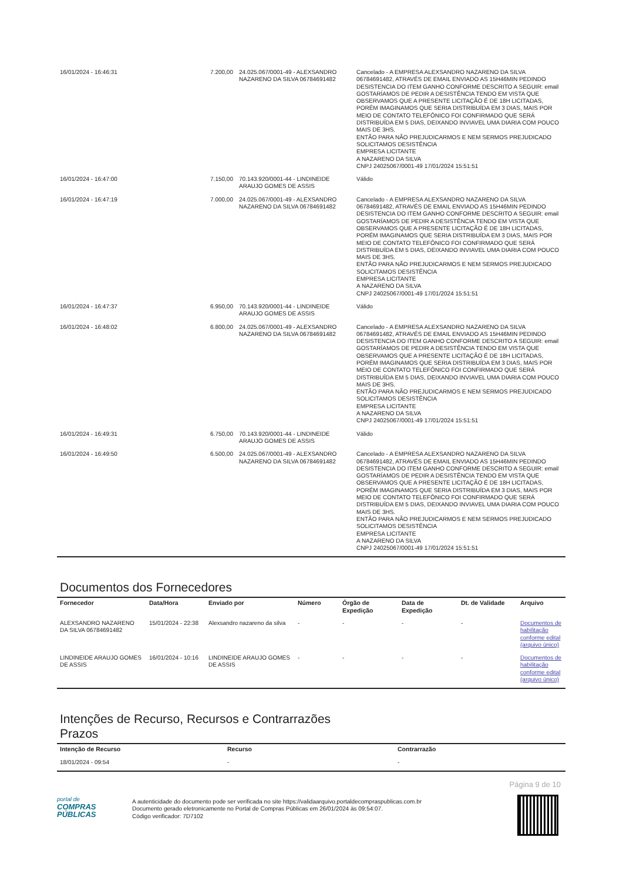| 16/01/2024 - 16:46:31 | 7.200,00 | 24.025.067/0001-49 - ALEXSANDRO NAZARENO DA SILVA 06784691482 | Cancelado - A EMPRESA ALEXSANDRO NAZARENO DA SILVA 06784691482, ATRAVÉS DE EMAIL ENVIADO AS 15H46MIN PEDINDO DESISTENCIA DO ITEM GANHO CONFORME DESCRITO A SEGUIR: email GOSTARÍAMOS DE PEDIR A DESISTÊNCIA TENDO EM VISTA QUE OBSERVAMOS QUE A PRESENTE LICITAÇÃO É DE 18H LICITADAS, PORÉM IMAGINAMOS QUE SERIA DISTRIBUÍDA EM 3 DIAS, MAIS POR MEIO DE CONTATO TELEFÔNICO FOI CONFIRMADO QUE SERÁ DISTRIBUÍDA EM 5 DIAS, DEIXANDO INVIAVEL UMA DIARIA COM POUCO MAIS DE 3HS. ENTÃO PARA NÃO PREJUDICARMOS E NEM SERMOS PREJUDICADO SOLICITAMOS DESISTÊNCIA EMPRESA LICITANTE A NAZARENO DA SILVA CNPJ 24025067/0001-49 17/01/2024 15:51:51 |
| 16/01/2024 - 16:47:00 | 7.150,00 | 70.143.920/0001-44 - LINDINEIDE ARAUJO GOMES DE ASSIS | Válido |
| 16/01/2024 - 16:47:19 | 7.000,00 | 24.025.067/0001-49 - ALEXSANDRO NAZARENO DA SILVA 06784691482 | Cancelado - A EMPRESA ALEXSANDRO NAZARENO DA SILVA 06784691482, ATRAVÉS DE EMAIL ENVIADO AS 15H46MIN PEDINDO DESISTENCIA DO ITEM GANHO CONFORME DESCRITO A SEGUIR: email GOSTARÍAMOS DE PEDIR A DESISTÊNCIA TENDO EM VISTA QUE OBSERVAMOS QUE A PRESENTE LICITAÇÃO É DE 18H LICITADAS, PORÉM IMAGINAMOS QUE SERIA DISTRIBUÍDA EM 3 DIAS, MAIS POR MEIO DE CONTATO TELEFÔNICO FOI CONFIRMADO QUE SERÁ DISTRIBUÍDA EM 5 DIAS, DEIXANDO INVIAVEL UMA DIARIA COM POUCO MAIS DE 3HS. ENTÃO PARA NÃO PREJUDICARMOS E NEM SERMOS PREJUDICADO SOLICITAMOS DESISTÊNCIA EMPRESA LICITANTE A NAZARENO DA SILVA CNPJ 24025067/0001-49 17/01/2024 15:51:51 |
| 16/01/2024 - 16:47:37 | 6.950,00 | 70.143.920/0001-44 - LINDINEIDE ARAUJO GOMES DE ASSIS | Válido |
| 16/01/2024 - 16:48:02 | 6.800,00 | 24.025.067/0001-49 - ALEXSANDRO NAZARENO DA SILVA 06784691482 | Cancelado - A EMPRESA ALEXSANDRO NAZARENO DA SILVA 06784691482, ATRAVÉS DE EMAIL ENVIADO AS 15H46MIN PEDINDO DESISTENCIA DO ITEM GANHO CONFORME DESCRITO A SEGUIR: email GOSTARÍAMOS DE PEDIR A DESISTÊNCIA TENDO EM VISTA QUE OBSERVAMOS QUE A PRESENTE LICITAÇÃO É DE 18H LICITADAS, PORÉM IMAGINAMOS QUE SERIA DISTRIBUÍDA EM 3 DIAS, MAIS POR MEIO DE CONTATO TELEFÔNICO FOI CONFIRMADO QUE SERÁ DISTRIBUÍDA EM 5 DIAS, DEIXANDO INVIAVEL UMA DIARIA COM POUCO MAIS DE 3HS. ENTÃO PARA NÃO PREJUDICARMOS E NEM SERMOS PREJUDICADO SOLICITAMOS DESISTÊNCIA EMPRESA LICITANTE A NAZARENO DA SILVA CNPJ 24025067/0001-49 17/01/2024 15:51:51 |
| 16/01/2024 - 16:49:31 | 6.750,00 | 70.143.920/0001-44 - LINDINEIDE ARAUJO GOMES DE ASSIS | Válido |
| 16/01/2024 - 16:49:50 | 6.500,00 | 24.025.067/0001-49 - ALEXSANDRO NAZARENO DA SILVA 06784691482 | Cancelado - A EMPRESA ALEXSANDRO NAZARENO DA SILVA 06784691482, ATRAVÉS DE EMAIL ENVIADO AS 15H46MIN PEDINDO DESISTENCIA DO ITEM GANHO CONFORME DESCRITO A SEGUIR: email GOSTARÍAMOS DE PEDIR A DESISTÊNCIA TENDO EM VISTA QUE OBSERVAMOS QUE A PRESENTE LICITAÇÃO É DE 18H LICITADAS, PORÉM IMAGINAMOS QUE SERIA DISTRIBUÍDA EM 3 DIAS, MAIS POR MEIO DE CONTATO TELEFÔNICO FOI CONFIRMADO QUE SERÁ DISTRIBUÍDA EM 5 DIAS, DEIXANDO INVIAVEL UMA DIARIA COM POUCO MAIS DE 3HS. ENTÃO PARA NÃO PREJUDICARMOS E NEM SERMOS PREJUDICADO SOLICITAMOS DESISTÊNCIA EMPRESA LICITANTE A NAZARENO DA SILVA CNPJ 24025067/0001-49 17/01/2024 15:51:51 |
Documentos dos Fornecedores
| Fornecedor | Data/Hora | Enviado por | Número | Órgão de Expedição | Data de Expedição | Dt. de Validade | Arquivo |
| --- | --- | --- | --- | --- | --- | --- | --- |
| ALEXSANDRO NAZARENO DA SILVA 06784691482 | 15/01/2024 - 22:38 | Alexsandro nazareno da silva | - | - | - | - | Documentos de habilitação conforme edital (arquivo único) |
| LINDINEIDE ARAUJO GOMES DE ASSIS | 16/01/2024 - 10:16 | LINDINEIDE ARAUJO GOMES DE ASSIS | - | - | - | - | Documentos de habilitação conforme edital (arquivo único) |
Intenções de Recurso, Recursos e Contrarrazões
Prazos
| Intenção de Recurso | Recurso | Contrarrazão |
| --- | --- | --- |
| 18/01/2024 - 09:54 | - | - |
Página 9 de 10
portal de
COMPRAS
PÚBLICAS
A autenticidade do documento pode ser verificada no site https://validaarquivo.portaldecompraspublicas.com.br
Documento gerado eletronicamente no Portal de Compras Públicas em 26/01/2024 às 09:54:07.
Código verificador: 7D7102